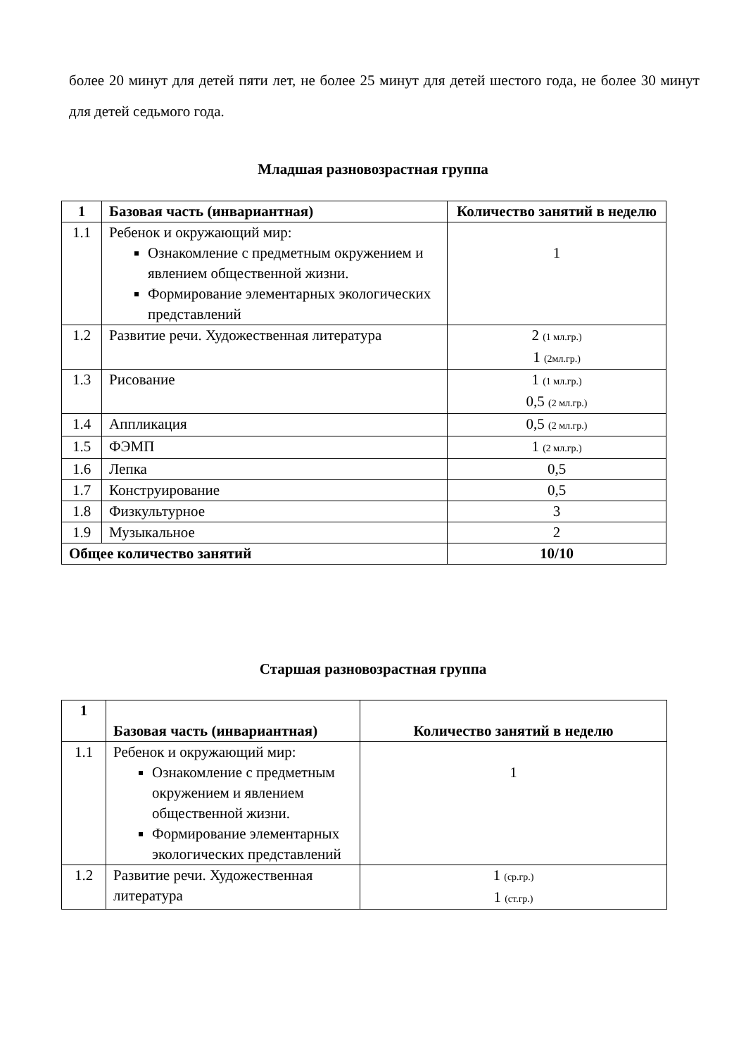более 20 минут для детей пяти лет, не более 25 минут для детей шестого года, не более 30 минут для детей седьмого года.
Младшая разновозрастная группа
| 1 | Базовая часть (инвариантная) | Количество занятий в неделю |
| --- | --- | --- |
| 1.1 | Ребенок и окружающий мир: Ознакомление с предметным окружением и явлением общественной жизни. Формирование элементарных экологических представлений | 1 |
| 1.2 | Развитие речи. Художественная литература | 2 (1 мл.гр.) 1 (2мл.гр.) |
| 1.3 | Рисование | 1 (1 мл.гр.) 0,5 (2 мл.гр.) |
| 1.4 | Аппликация | 0,5 (2 мл.гр.) |
| 1.5 | ФЭМП | 1 (2 мл.гр.) |
| 1.6 | Лепка | 0,5 |
| 1.7 | Конструирование | 0,5 |
| 1.8 | Физкультурное | 3 |
| 1.9 | Музыкальное | 2 |
| Общее количество занятий | | 10/10 |
Старшая разновозрастная группа
| 1 | Базовая часть (инвариантная) | Количество занятий в неделю |
| --- | --- | --- |
| 1.1 | Ребенок и окружающий мир: Ознакомление с предметным окружением и явлением общественной жизни. Формирование элементарных экологических представлений | 1 |
| 1.2 | Развитие речи. Художественная литература | 1 (ср.гр.) 1 (ст.гр.) |